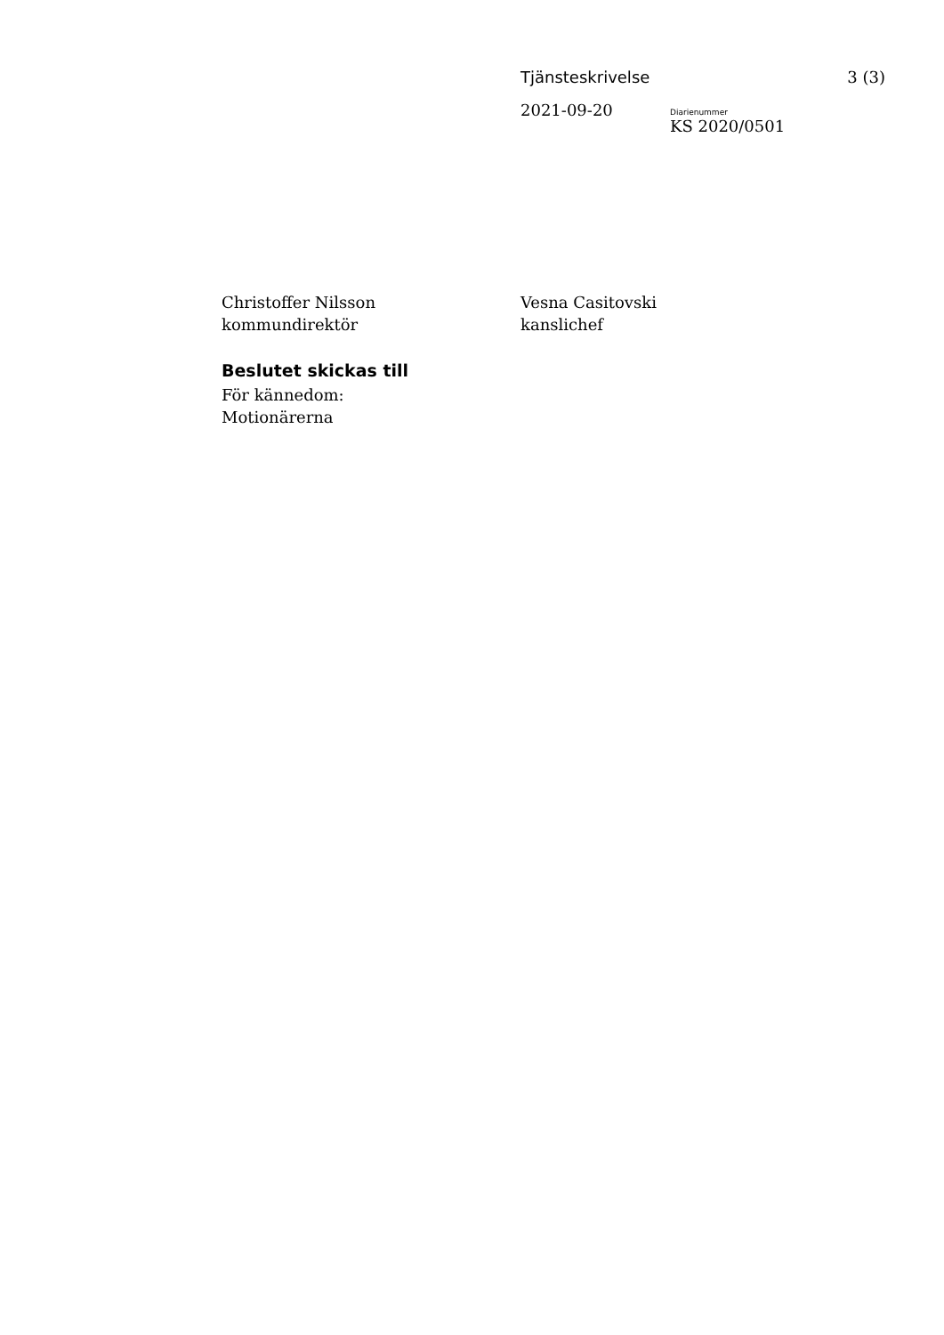Tjänsteskrivelse 3 (3)
2021-09-20
Diarienummer
KS 2020/0501
Christoffer Nilsson
kommundirektör
Vesna Casitovski
kanslichef
Beslutet skickas till
För kännedom:
Motionärerna